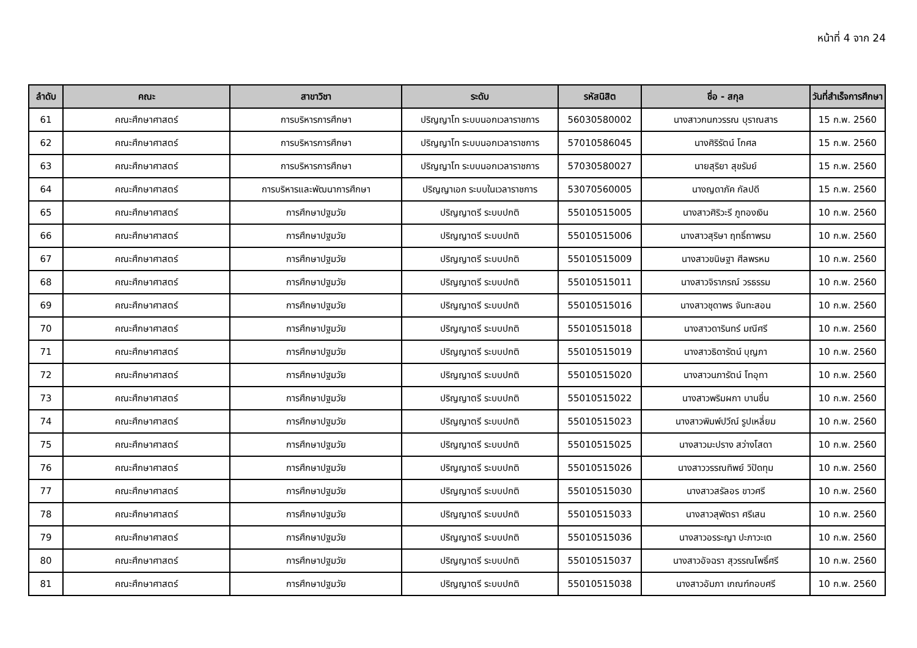หน้าที่ 4 จาก 24
| ลำดับ | คณะ | สาขาวิชา | ระดับ | รหัสนิสิต | ชื่อ - สกุล | วันที่สำเร็จการศึกษา |
| --- | --- | --- | --- | --- | --- | --- |
| 61 | คณะศึกษาศาสตร์ | การบริหารการศึกษา | ปริญญาโท ระบบนอกเวลาราชการ | 56030580002 | นางสาวกนกวรรณ บุราณสาร | 15 ก.พ. 2560 |
| 62 | คณะศึกษาศาสตร์ | การบริหารการศึกษา | ปริญญาโท ระบบนอกเวลาราชการ | 57010586045 | นางศิริรัตน์ โกศล | 15 ก.พ. 2560 |
| 63 | คณะศึกษาศาสตร์ | การบริหารการศึกษา | ปริญญาโท ระบบนอกเวลาราชการ | 57030580027 | นายสุริยา สุขรัมย์ | 15 ก.พ. 2560 |
| 64 | คณะศึกษาศาสตร์ | การบริหารและพัฒนาการศึกษา | ปริญญาเอก ระบบในเวลาราชการ | 53070560005 | นางญดาภัค กัลปดี | 15 ก.พ. 2560 |
| 65 | คณะศึกษาศาสตร์ | การศึกษาปฐมวัย | ปริญญาตรี ระบบปกติ | 55010515005 | นางสาวศิริวะรี ภูทองเงิน | 10 ก.พ. 2560 |
| 66 | คณะศึกษาศาสตร์ | การศึกษาปฐมวัย | ปริญญาตรี ระบบปกติ | 55010515006 | นางสาวสุริษา ฤทธิ์ถาพรม | 10 ก.พ. 2560 |
| 67 | คณะศึกษาศาสตร์ | การศึกษาปฐมวัย | ปริญญาตรี ระบบปกติ | 55010515009 | นางสาวขนิษฐา ศีลพรหม | 10 ก.พ. 2560 |
| 68 | คณะศึกษาศาสตร์ | การศึกษาปฐมวัย | ปริญญาตรี ระบบปกติ | 55010515011 | นางสาวจิราภรณ์ วรธรรม | 10 ก.พ. 2560 |
| 69 | คณะศึกษาศาสตร์ | การศึกษาปฐมวัย | ปริญญาตรี ระบบปกติ | 55010515016 | นางสาวชุดาพร จันทะสอน | 10 ก.พ. 2560 |
| 70 | คณะศึกษาศาสตร์ | การศึกษาปฐมวัย | ปริญญาตรี ระบบปกติ | 55010515018 | นางสาวดารินทร์ มณีศรี | 10 ก.พ. 2560 |
| 71 | คณะศึกษาศาสตร์ | การศึกษาปฐมวัย | ปริญญาตรี ระบบปกติ | 55010515019 | นางสาวธิดารัตน์ บุญภา | 10 ก.พ. 2560 |
| 72 | คณะศึกษาศาสตร์ | การศึกษาปฐมวัย | ปริญญาตรี ระบบปกติ | 55010515020 | นางสาวนภารัตน์ โทอุทา | 10 ก.พ. 2560 |
| 73 | คณะศึกษาศาสตร์ | การศึกษาปฐมวัย | ปริญญาตรี ระบบปกติ | 55010515022 | นางสาวพริมผกา บานชื่น | 10 ก.พ. 2560 |
| 74 | คณะศึกษาศาสตร์ | การศึกษาปฐมวัย | ปริญญาตรี ระบบปกติ | 55010515023 | นางสาวพิมพ์ปวีณ์ รูปเหลี่ยม | 10 ก.พ. 2560 |
| 75 | คณะศึกษาศาสตร์ | การศึกษาปฐมวัย | ปริญญาตรี ระบบปกติ | 55010515025 | นางสาวมะปราง สว่างโสดา | 10 ก.พ. 2560 |
| 76 | คณะศึกษาศาสตร์ | การศึกษาปฐมวัย | ปริญญาตรี ระบบปกติ | 55010515026 | นางสาววรรณทิพย์ วิปัดทุม | 10 ก.พ. 2560 |
| 77 | คณะศึกษาศาสตร์ | การศึกษาปฐมวัย | ปริญญาตรี ระบบปกติ | 55010515030 | นางสาวสรัลอร ขาวศรี | 10 ก.พ. 2560 |
| 78 | คณะศึกษาศาสตร์ | การศึกษาปฐมวัย | ปริญญาตรี ระบบปกติ | 55010515033 | นางสาวสุพัตรา ศรีเสน | 10 ก.พ. 2560 |
| 79 | คณะศึกษาศาสตร์ | การศึกษาปฐมวัย | ปริญญาตรี ระบบปกติ | 55010515036 | นางสาวอรระญา ปะภาวะเต | 10 ก.พ. 2560 |
| 80 | คณะศึกษาศาสตร์ | การศึกษาปฐมวัย | ปริญญาตรี ระบบปกติ | 55010515037 | นางสาวอัจฉรา สุวรรณโพธิ์ศรี | 10 ก.พ. 2560 |
| 81 | คณะศึกษาศาสตร์ | การศึกษาปฐมวัย | ปริญญาตรี ระบบปกติ | 55010515038 | นางสาวอัมภา เกณฑ์กอบศรี | 10 ก.พ. 2560 |